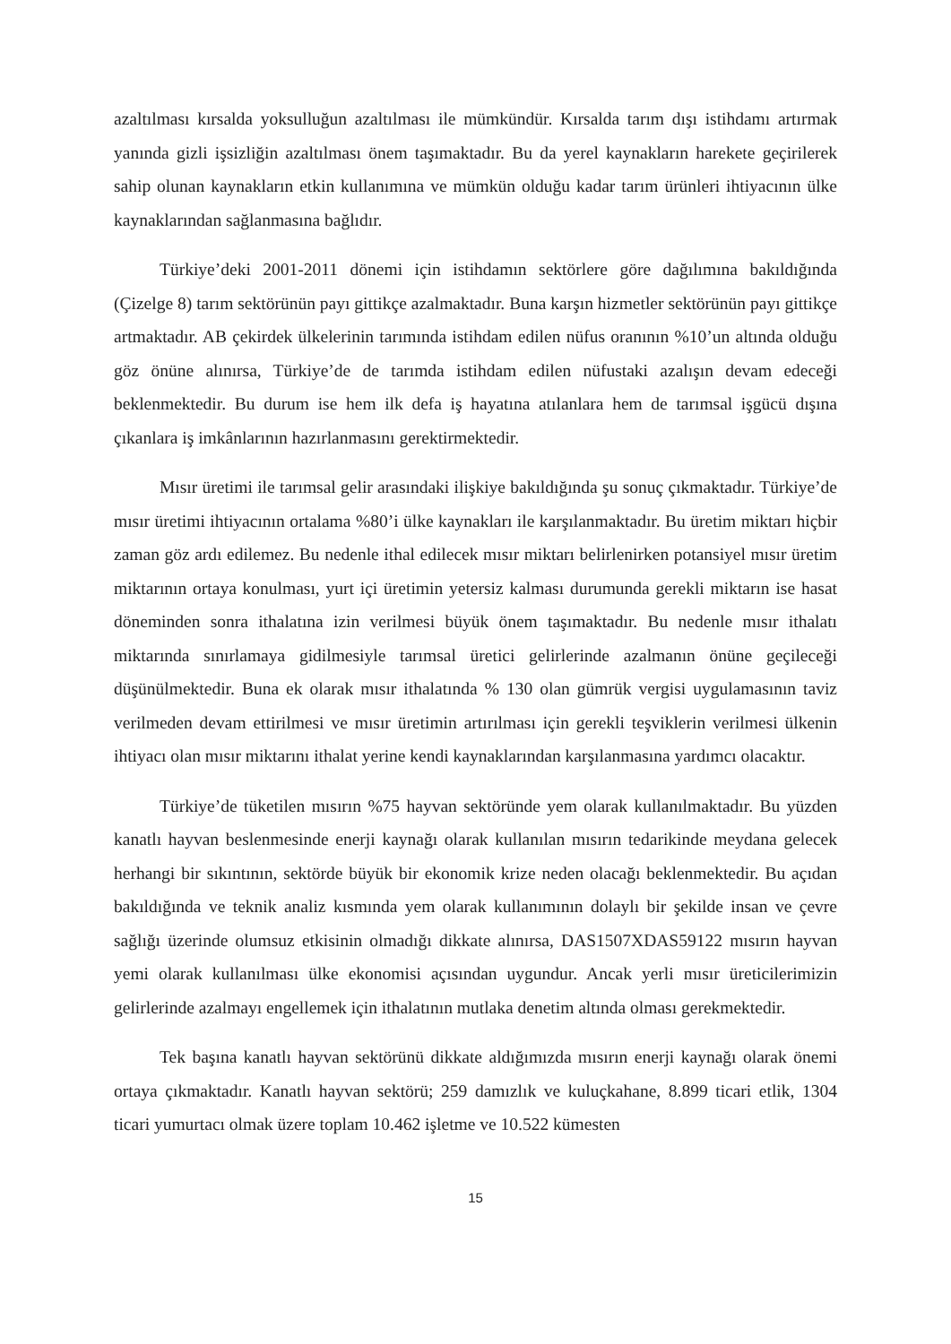azaltılması kırsalda yoksulluğun azaltılması ile mümkündür. Kırsalda tarım dışı istihdamı artırmak yanında gizli işsizliğin azaltılması önem taşımaktadır. Bu da yerel kaynakların harekete geçirilerek sahip olunan kaynakların etkin kullanımına ve mümkün olduğu kadar tarım ürünleri ihtiyacının ülke kaynaklarından sağlanmasına bağlıdır.
Türkiye’deki 2001-2011 dönemi için istihdamın sektörlere göre dağılımına bakıldığında (Çizelge 8) tarım sektörünün payı gittikçe azalmaktadır. Buna karşın hizmetler sektörünün payı gittikçe artmaktadır. AB çekirdek ülkelerinin tarımında istihdam edilen nüfus oranının %10’un altında olduğu göz önüne alınırsa, Türkiye’de de tarımda istihdam edilen nüfustaki azalışın devam edeceği beklenmektedir. Bu durum ise hem ilk defa iş hayatına atılanlara hem de tarımsal işgücü dışına çıkanlara iş imkânlarının hazırlanmasını gerektirmektedir.
Mısır üretimi ile tarımsal gelir arasındaki ilişkiye bakıldığında şu sonuç çıkmaktadır. Türkiye’de mısır üretimi ihtiyacının ortalama %80’i ülke kaynakları ile karşılanmaktadır. Bu üretim miktarı hiçbir zaman göz ardı edilemez. Bu nedenle ithal edilecek mısır miktarı belirlenirken potansiyel mısır üretim miktarının ortaya konulması, yurt içi üretimin yetersiz kalması durumunda gerekli miktarın ise hasat döneminden sonra ithalatına izin verilmesi büyük önem taşımaktadır. Bu nedenle mısır ithalatı miktarında sınırlamaya gidilmesiyle tarımsal üretici gelirlerinde azalmanın önüne geçileceği düşünülmektedir. Buna ek olarak mısır ithalatında % 130 olan gümrük vergisi uygulamasının taviz verilmeden devam ettirilmesi ve mısır üretimin artırılması için gerekli teşviklerin verilmesi ülkenin ihtiyacı olan mısır miktarını ithalat yerine kendi kaynaklarından karşılanmasına yardımcı olacaktır.
Türkiye’de tüketilen mısırın %75 hayvan sektöründe yem olarak kullanılmaktadır. Bu yüzden kanatlı hayvan beslenmesinde enerji kaynağı olarak kullanılan mısırın tedarikinde meydana gelecek herhangi bir sıkıntının, sektörde büyük bir ekonomik krize neden olacağı beklenmektedir. Bu açıdan bakıldığında ve teknik analiz kısmında yem olarak kullanımının dolaylı bir şekilde insan ve çevre sağlığı üzerinde olumsuz etkisinin olmadığı dikkate alınırsa, DAS1507XDAS59122 mısırın hayvan yemi olarak kullanılması ülke ekonomisi açısından uygundur. Ancak yerli mısır üreticilerimizin gelirlerinde azalmayı engellemek için ithalatının mutlaka denetim altında olması gerekmektedir.
Tek başına kanatlı hayvan sektörünü dikkate aldığımızda mısırın enerji kaynağı olarak önemi ortaya çıkmaktadır. Kanatlı hayvan sektörü; 259 damızlık ve kuluçkahane, 8.899 ticari etlik, 1304 ticari yumurtacı olmak üzere toplam 10.462 işletme ve 10.522 kümesten
15